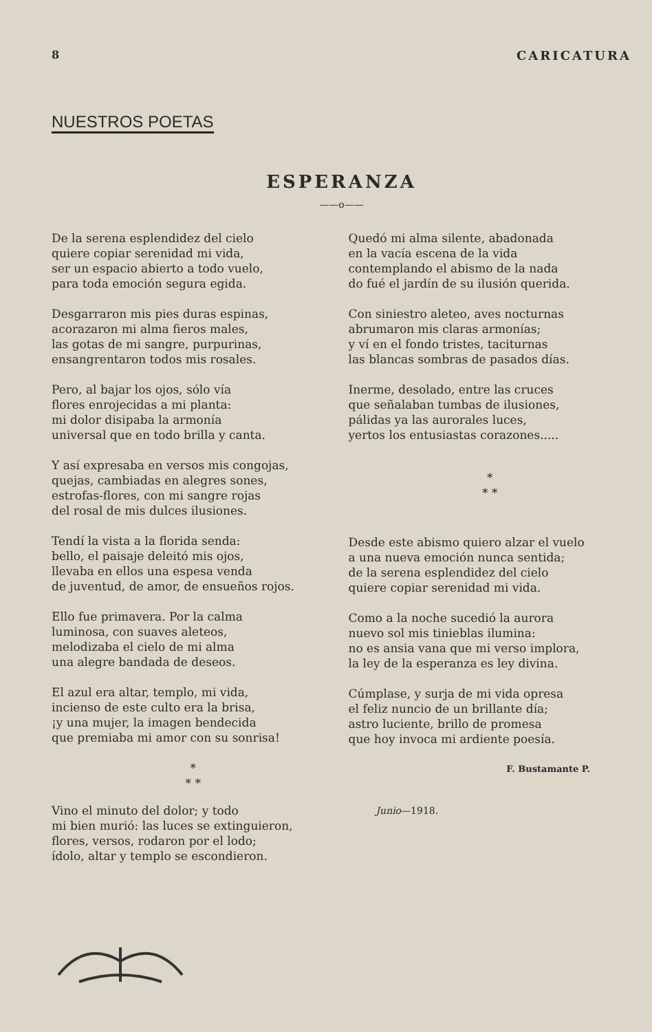8 CARICATURA
NUESTROS POETAS
ESPERANZA
——o——
De la serena esplendidez del cielo
quiere copiar serenidad mi vida,
ser un espacio abierto a todo vuelo,
para toda emoción segura egida.
Desgarraron mis pies duras espinas,
acorazaron mi alma fieros males,
las gotas de mi sangre, purpurinas,
ensangrentaron todos mis rosales.
Pero, al bajar los ojos, sólo vía
flores enrojecidas a mi planta:
mi dolor disipaba la armonía
universal que en todo brilla y canta.
Y así expresaba en versos mis congojas,
quejas, cambiadas en alegres sones,
estrofas-flores, con mi sangre rojas
del rosal de mis dulces ilusiones.
Tendí la vista a la florida senda:
bello, el paisaje deleitó mis ojos,
llevaba en ellos una espesa venda
de juventud, de amor, de ensueños rojos.
Ello fue primavera. Por la calma
luminosa, con suaves aleteos,
melodizaba el cielo de mi alma
una alegre bandada de deseos.
El azul era altar, templo, mi vida,
incienso de este culto era la brisa,
¡y una mujer, la imagen bendecida
que premiaba mi amor con su sonrisa!
*
* *
Vino el minuto del dolor; y todo
mi bien murió: las luces se extinguieron,
flores, versos, rodaron por el lodo;
ídolo, altar y templo se escondieron.
Quedó mi alma silente, abadonada
en la vacía escena de la vida
contemplando el abismo de la nada
do fué el jardín de su ilusión querida.
Con siniestro aleteo, aves nocturnas
abrumaron mis claras armonías;
y ví en el fondo tristes, taciturnas
las blancas sombras de pasados días.
Inerme, desolado, entre las cruces
que señalaban tumbas de ilusiones,
pálidas ya las aurorales luces,
yertos los entusiastas corazones.....
*
* *
Desde este abismo quiero alzar el vuelo
a una nueva emoción nunca sentida;
de la serena esplendidez del cielo
quiere copiar serenidad mi vida.
Como a la noche sucedió la aurora
nuevo sol mis tinieblas ilumina:
no es ansia vana que mi verso implora,
la ley de la esperanza es ley divina.
Cúmplase, y surja de mi vida opresa
el feliz nuncio de un brillante día;
astro luciente, brillo de promesa
que hoy invoca mi ardiente poesía.
F. Bustamante P.
Junio—1918.